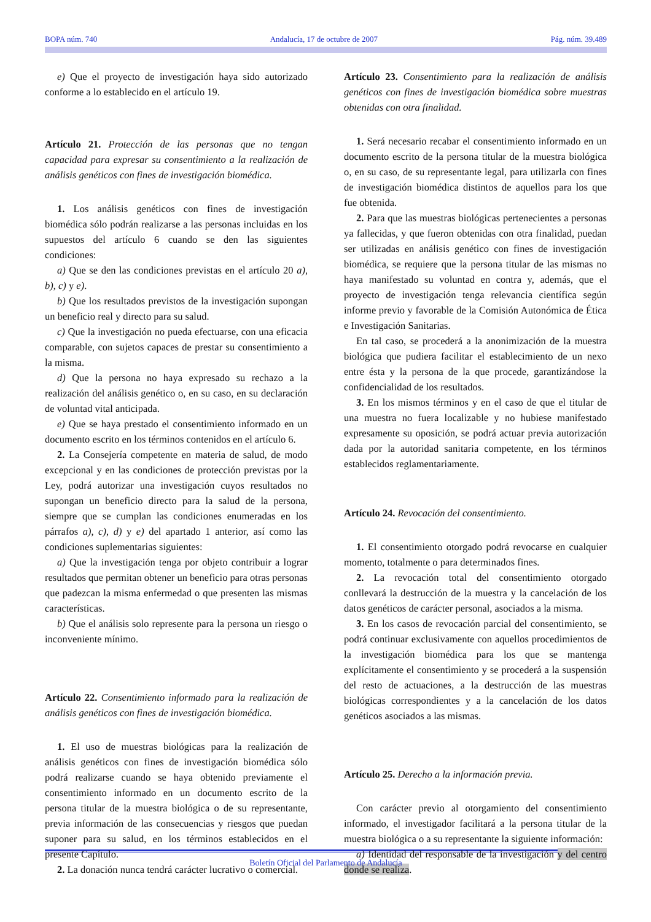BOPA núm. 740 Andalucía, 17 de octubre de 2007 Pág. núm. 39.489
e) Que el proyecto de investigación haya sido autorizado conforme a lo establecido en el artículo 19.
Artículo 21. Protección de las personas que no tengan capacidad para expresar su consentimiento a la realización de análisis genéticos con fines de investigación biomédica.
1. Los análisis genéticos con fines de investigación biomédica sólo podrán realizarse a las personas incluidas en los supuestos del artículo 6 cuando se den las siguientes condiciones:
a) Que se den las condiciones previstas en el artículo 20 a), b), c) y e).
b) Que los resultados previstos de la investigación supongan un beneficio real y directo para su salud.
c) Que la investigación no pueda efectuarse, con una eficacia comparable, con sujetos capaces de prestar su consentimiento a la misma.
d) Que la persona no haya expresado su rechazo a la realización del análisis genético o, en su caso, en su declaración de voluntad vital anticipada.
e) Que se haya prestado el consentimiento informado en un documento escrito en los términos contenidos en el artículo 6.
2. La Consejería competente en materia de salud, de modo excepcional y en las condiciones de protección previstas por la Ley, podrá autorizar una investigación cuyos resultados no supongan un beneficio directo para la salud de la persona, siempre que se cumplan las condiciones enumeradas en los párrafos a), c), d) y e) del apartado 1 anterior, así como las condiciones suplementarias siguientes:
a) Que la investigación tenga por objeto contribuir a lograr resultados que permitan obtener un beneficio para otras personas que padezcan la misma enfermedad o que presenten las mismas características.
b) Que el análisis solo represente para la persona un riesgo o inconveniente mínimo.
Artículo 22. Consentimiento informado para la realización de análisis genéticos con fines de investigación biomédica.
1. El uso de muestras biológicas para la realización de análisis genéticos con fines de investigación biomédica sólo podrá realizarse cuando se haya obtenido previamente el consentimiento informado en un documento escrito de la persona titular de la muestra biológica o de su representante, previa información de las consecuencias y riesgos que puedan suponer para su salud, en los términos establecidos en el presente Capítulo.
2. La donación nunca tendrá carácter lucrativo o comercial.
Artículo 23. Consentimiento para la realización de análisis genéticos con fines de investigación biomédica sobre muestras obtenidas con otra finalidad.
1. Será necesario recabar el consentimiento informado en un documento escrito de la persona titular de la muestra biológica o, en su caso, de su representante legal, para utilizarla con fines de investigación biomédica distintos de aquellos para los que fue obtenida.
2. Para que las muestras biológicas pertenecientes a personas ya fallecidas, y que fueron obtenidas con otra finalidad, puedan ser utilizadas en análisis genético con fines de investigación biomédica, se requiere que la persona titular de las mismas no haya manifestado su voluntad en contra y, además, que el proyecto de investigación tenga relevancia científica según informe previo y favorable de la Comisión Autonómica de Ética e Investigación Sanitarias.
En tal caso, se procederá a la anonimización de la muestra biológica que pudiera facilitar el establecimiento de un nexo entre ésta y la persona de la que procede, garantizándose la confidencialidad de los resultados.
3. En los mismos términos y en el caso de que el titular de una muestra no fuera localizable y no hubiese manifestado expresamente su oposición, se podrá actuar previa autorización dada por la autoridad sanitaria competente, en los términos establecidos reglamentariamente.
Artículo 24. Revocación del consentimiento.
1. El consentimiento otorgado podrá revocarse en cualquier momento, totalmente o para determinados fines.
2. La revocación total del consentimiento otorgado conllevará la destrucción de la muestra y la cancelación de los datos genéticos de carácter personal, asociados a la misma.
3. En los casos de revocación parcial del consentimiento, se podrá continuar exclusivamente con aquellos procedimientos de la investigación biomédica para los que se mantenga explícitamente el consentimiento y se procederá a la suspensión del resto de actuaciones, a la destrucción de las muestras biológicas correspondientes y a la cancelación de los datos genéticos asociados a las mismas.
Artículo 25. Derecho a la información previa.
Con carácter previo al otorgamiento del consentimiento informado, el investigador facilitará a la persona titular de la muestra biológica o a su representante la siguiente información:
a) Identidad del responsable de la investigación y del centro donde se realiza.
Boletín Oficial del Parlamento de Andalucía